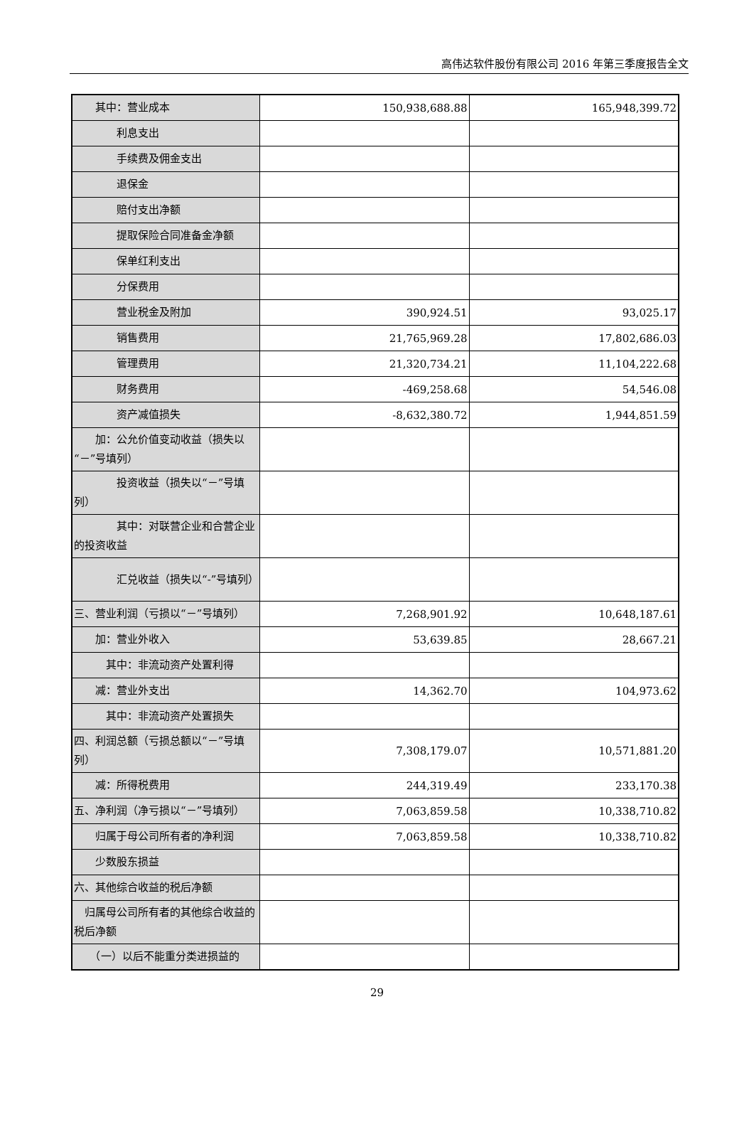高伟达软件股份有限公司 2016 年第三季度报告全文
| 其中：营业成本 | 150,938,688.88 | 165,948,399.72 |
| 利息支出 | | |
| 手续费及佣金支出 | | |
| 退保金 | | |
| 赔付支出净额 | | |
| 提取保险合同准备金净额 | | |
| 保单红利支出 | | |
| 分保费用 | | |
| 营业税金及附加 | 390,924.51 | 93,025.17 |
| 销售费用 | 21,765,969.28 | 17,802,686.03 |
| 管理费用 | 21,320,734.21 | 11,104,222.68 |
| 财务费用 | -469,258.68 | 54,546.08 |
| 资产减值损失 | -8,632,380.72 | 1,944,851.59 |
| 加：公允价值变动收益（损失以“－”号填列） | | |
| 投资收益（损失以“－”号填列） | | |
| 其中：对联营企业和合营企业的投资收益 | | |
| 汇兑收益（损失以“-”号填列） | | |
| 三、营业利润（亏损以“－”号填列） | 7,268,901.92 | 10,648,187.61 |
| 加：营业外收入 | 53,639.85 | 28,667.21 |
| 其中：非流动资产处置利得 | | |
| 减：营业外支出 | 14,362.70 | 104,973.62 |
| 其中：非流动资产处置损失 | | |
| 四、利润总额（亏损总额以“－”号填列） | 7,308,179.07 | 10,571,881.20 |
| 减：所得税费用 | 244,319.49 | 233,170.38 |
| 五、净利润（净亏损以“－”号填列） | 7,063,859.58 | 10,338,710.82 |
| 归属于母公司所有者的净利润 | 7,063,859.58 | 10,338,710.82 |
| 少数股东损益 | | |
| 六、其他综合收益的税后净额 | | |
| 归属母公司所有者的其他综合收益的税后净额 | | |
| （一）以后不能重分类进损益的 | | |
29